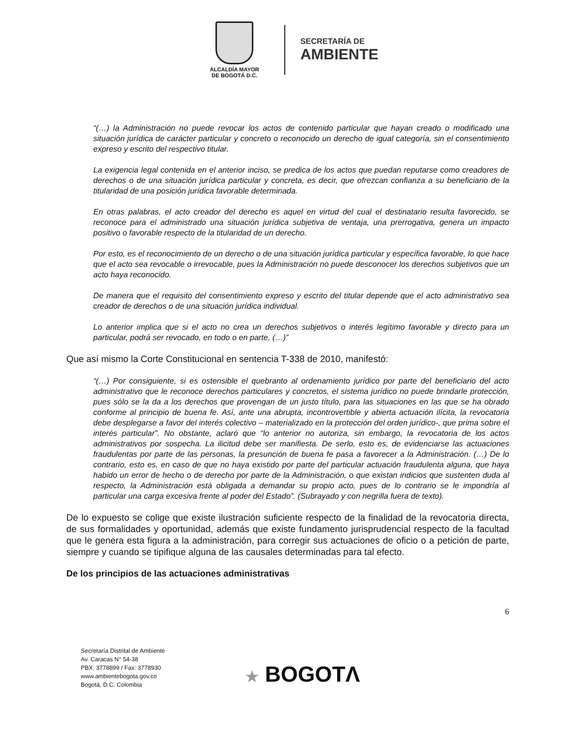ALCALDÍA MAYOR
DE BOGOTÁ D.C.
SECRETARÍA DE
AMBIENTE
“(…) la Administración no puede revocar los actos de contenido particular que hayan creado o modificado una situación jurídica de carácter particular y concreto o reconocido un derecho de igual categoría, sin el consentimiento expreso y escrito del respectivo titular.
La exigencia legal contenida en el anterior inciso, se predica de los actos que puedan reputarse como creadores de derechos o de una situación jurídica particular y concreta, es decir, que ofrezcan confianza a su beneficiario de la titularidad de una posición jurídica favorable determinada.
En otras palabras, el acto creador del derecho es aquel en virtud del cual el destinatario resulta favorecido, se reconoce para el administrado una situación jurídica subjetiva de ventaja, una prerrogativa, genera un impacto positivo o favorable respecto de la titularidad de un derecho.
Por esto, es el reconocimiento de un derecho o de una situación jurídica particular y específica favorable, lo que hace que el acto sea revocable o irrevocable, pues la Administración no puede desconocer los derechos subjetivos que un acto haya reconocido.
De manera que el requisito del consentimiento expreso y escrito del titular depende que el acto administrativo sea creador de derechos o de una situación jurídica individual.
Lo anterior implica que si el acto no crea un derechos subjetivos o interés legítimo favorable y directo para un particular, podrá ser revocado, en todo o en parte, (…)”
Que así mismo la Corte Constitucional en sentencia T-338 de 2010, manifestó:
“(…) Por consiguiente, si es ostensible el quebranto al ordenamiento jurídico por parte del beneficiario del acto administrativo que le reconoce derechos particulares y concretos, el sistema jurídico no puede brindarle protección, pues sólo se la da a los derechos que provengan de un justo título, para las situaciones en las que se ha obrado conforme al principio de buena fe. Así, ante una abrupta, incontrovertible y abierta actuación ilícita, la revocatoria debe desplegarse a favor del interés colectivo – materializado en la protección del orden jurídico-, que prima sobre el interés particular”. No obstante, aclaró que “lo anterior no autoriza, sin embargo, la revocatoria de los actos administrativos por sospecha. La ilicitud debe ser manifiesta. De serlo, esto es, de evidenciarse las actuaciones fraudulentas por parte de las personas, la presunción de buena fe pasa a favorecer a la Administración. (…) De lo contrario, esto es, en caso de que no haya existido por parte del particular actuación fraudulenta alguna, que haya habido un error de hecho o de derecho por parte de la Administración, o que existan indicios que sustenten duda al respecto, la Administración está obligada a demandar su propio acto, pues de lo contrario se le impondría al particular una carga excesiva frente al poder del Estado”. (Subrayado y con negrilla fuera de texto).
De lo expuesto se colige que existe ilustración suficiente respecto de la finalidad de la revocatoria directa, de sus formalidades y oportunidad, además que existe fundamento jurisprudencial respecto de la facultad que le genera esta figura a la administración, para corregir sus actuaciones de oficio o a petición de parte, siempre y cuando se tipifique alguna de las causales determinadas para tal efecto.
De los principios de las actuaciones administrativas
6
Secretaría Distrital de Ambiente
Av. Caracas N° 54-38
PBX: 3778899 / Fax: 3778930
www.ambientebogota.gov.co
Bogotá, D.C. Colombia
★ BOGOTΛ